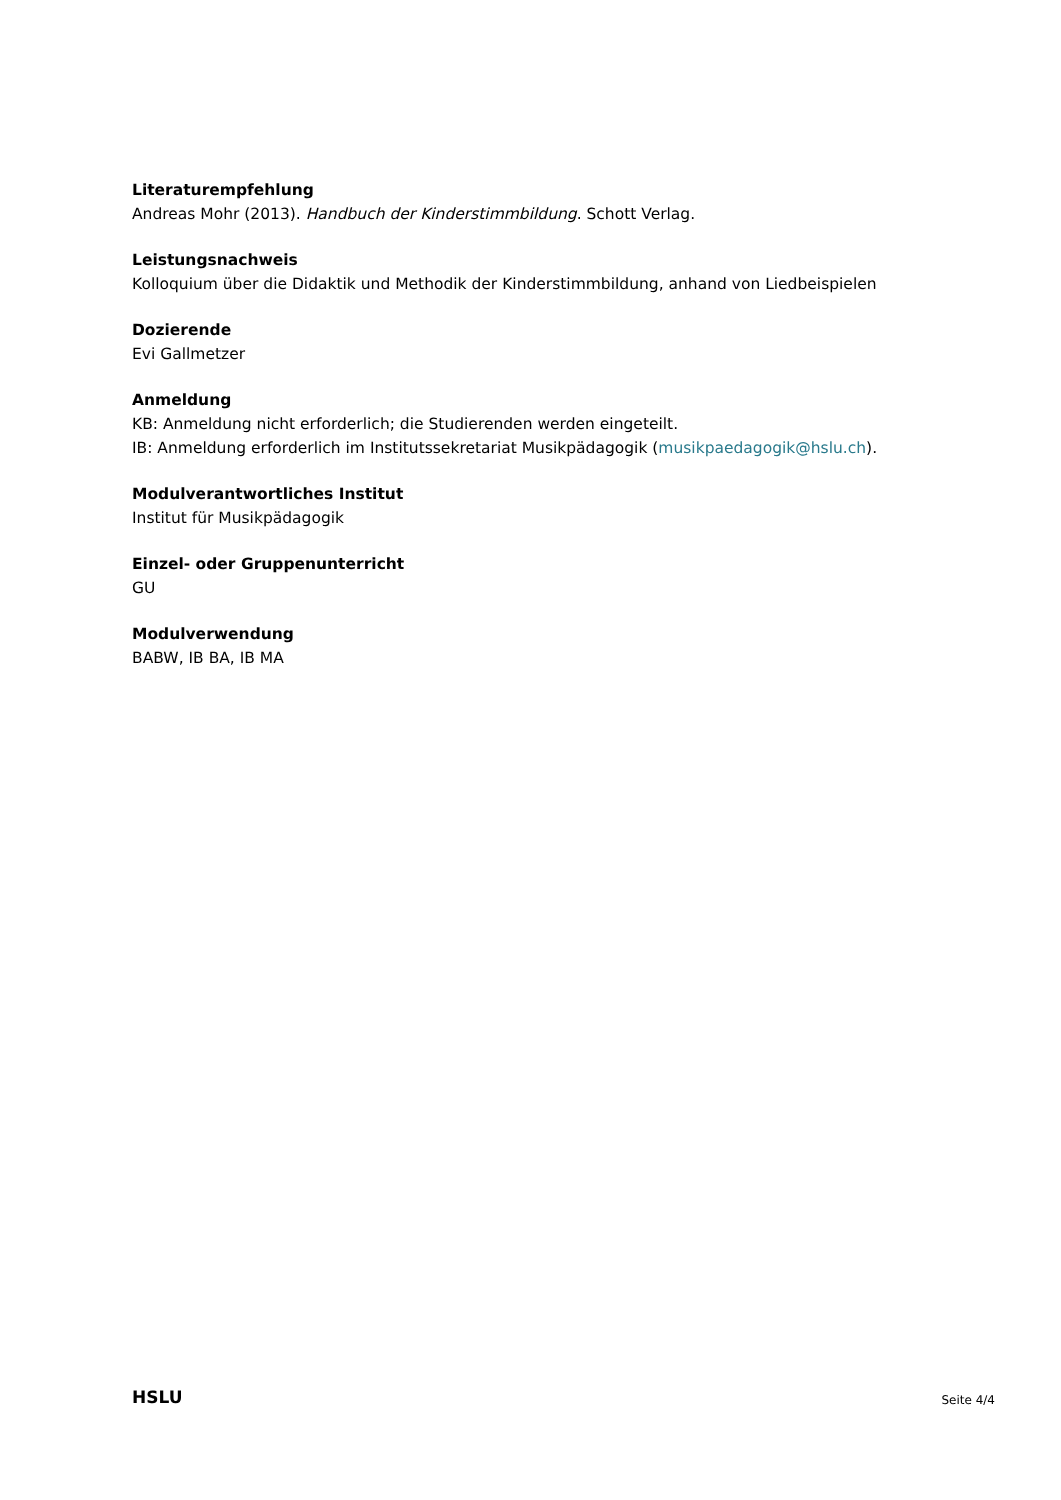Literaturempfehlung
Andreas Mohr (2013). Handbuch der Kinderstimmbildung. Schott Verlag.
Leistungsnachweis
Kolloquium über die Didaktik und Methodik der Kinderstimmbildung, anhand von Liedbeispielen
Dozierende
Evi Gallmetzer
Anmeldung
KB: Anmeldung nicht erforderlich; die Studierenden werden eingeteilt.
IB: Anmeldung erforderlich im Institutssekretariat Musikpädagogik (musikpaedagogik@hslu.ch).
Modulverantwortliches Institut
Institut für Musikpädagogik
Einzel- oder Gruppenunterricht
GU
Modulverwendung
BABW, IB BA, IB MA
HSLU Seite 4/4